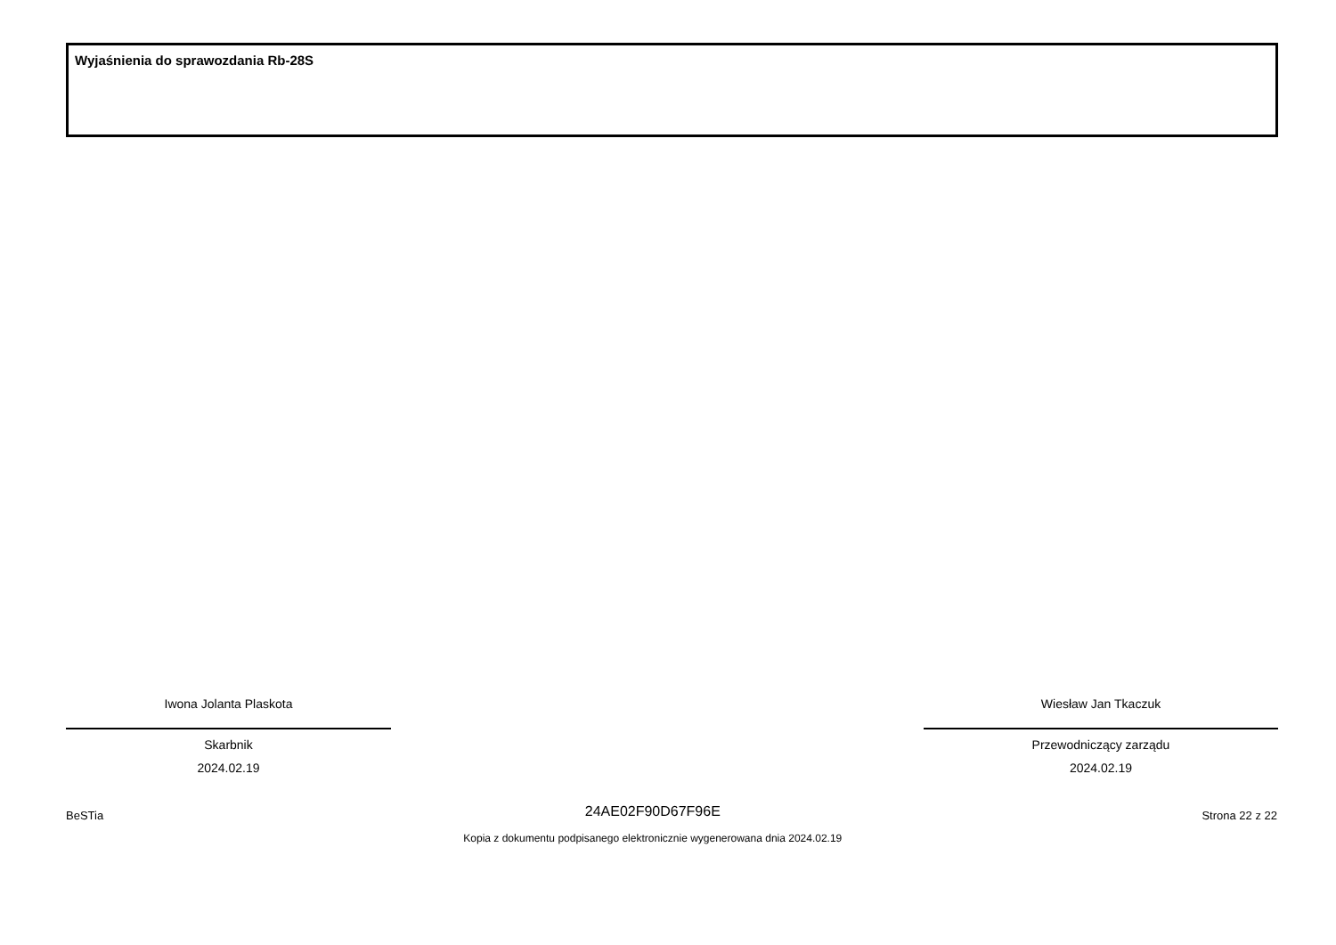Wyjaśnienia do sprawozdania Rb-28S
Iwona Jolanta Plaskota
Skarbnik
2024.02.19
Wiesław Jan Tkaczuk
Przewodniczący zarządu
2024.02.19
BeSTia
24AE02F90D67F96E
Kopia z dokumentu podpisanego elektronicznie wygenerowana dnia 2024.02.19
Strona 22 z 22